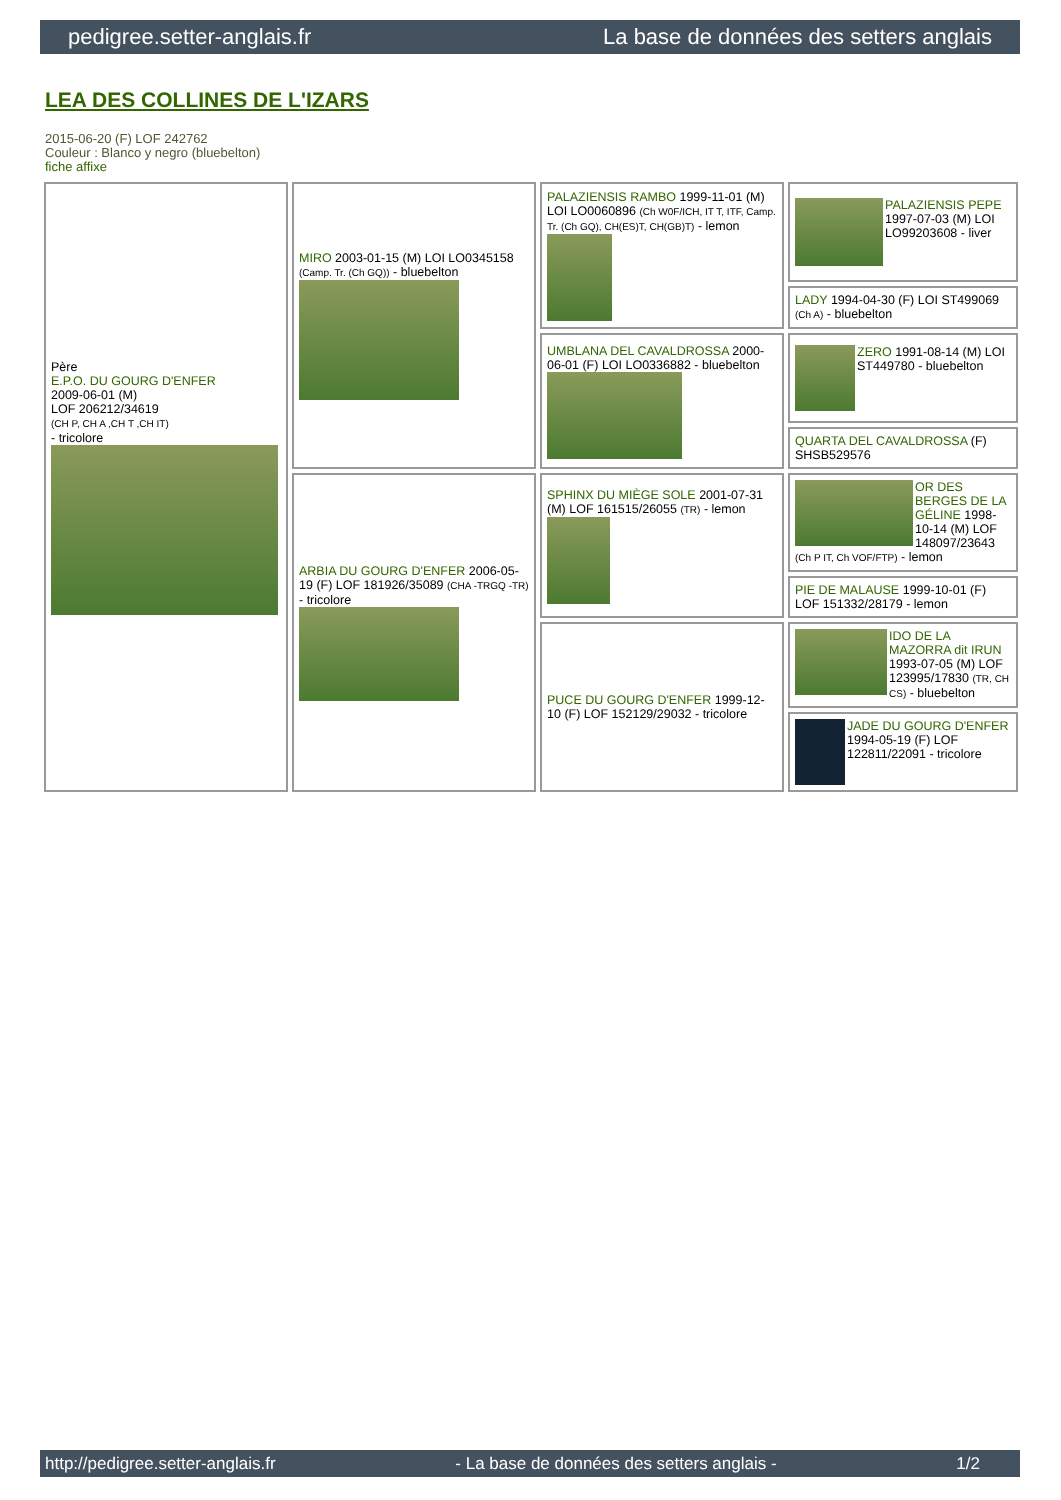pedigree.setter-anglais.fr La base de données des setters anglais
LEA DES COLLINES DE L'IZARS
2015-06-20 (F) LOF 242762
Couleur : Blanco y negro (bluebelton)
fiche affixe
| Père E.P.O. DU GOURG D'ENFER 2009-06-01 (M) LOF 206212/34619 (CH P, CH A ,CH T ,CH IT) - tricolore | MIRO 2003-01-15 (M) LOI LO0345158 (Camp. Tr. (Ch GQ)) - bluebelton | PALAZIENSIS RAMBO 1999-11-01 (M) LOI LO0060896 (Ch W0F/ICH, IT T, ITF, Camp. Tr. (Ch GQ), CH(ES)T, CH(GB)T) - lemon | PALAZIENSIS PEPE 1997-07-03 (M) LOI LO99203608 - liver |
| | | | LADY 1994-04-30 (F) LOI ST499069 (Ch A) - bluebelton |
| | | UMBLANA DEL CAVALDROSSA 2000-06-01 (F) LOI LO0336882 - bluebelton | ZERO 1991-08-14 (M) LOI ST449780 - bluebelton |
| | | | QUARTA DEL CAVALDROSSA (F) SHSB529576 |
| | ARBIA DU GOURG D'ENFER 2006-05-19 (F) LOF 181926/35089 (CHA -TRGQ -TR) - tricolore | SPHINX DU MIÈGE SOLE 2001-07-31 (M) LOF 161515/26055 (TR) - lemon | OR DES BERGES DE LA GÉLINE 1998-10-14 (M) LOF 148097/23643 (Ch P IT, Ch VOF/FTP) - lemon |
| | | | PIE DE MALAUSE 1999-10-01 (F) LOF 151332/28179 - lemon |
| | | PUCE DU GOURG D'ENFER 1999-12-10 (F) LOF 152129/29032 - tricolore | IDO DE LA MAZORRA dit IRUN 1993-07-05 (M) LOF 123995/17830 (TR, CH CS) - bluebelton |
| | | | JADE DU GOURG D'ENFER 1994-05-19 (F) LOF 122811/22091 - tricolore |
http://pedigree.setter-anglais.fr - La base de données des setters anglais - 1/2